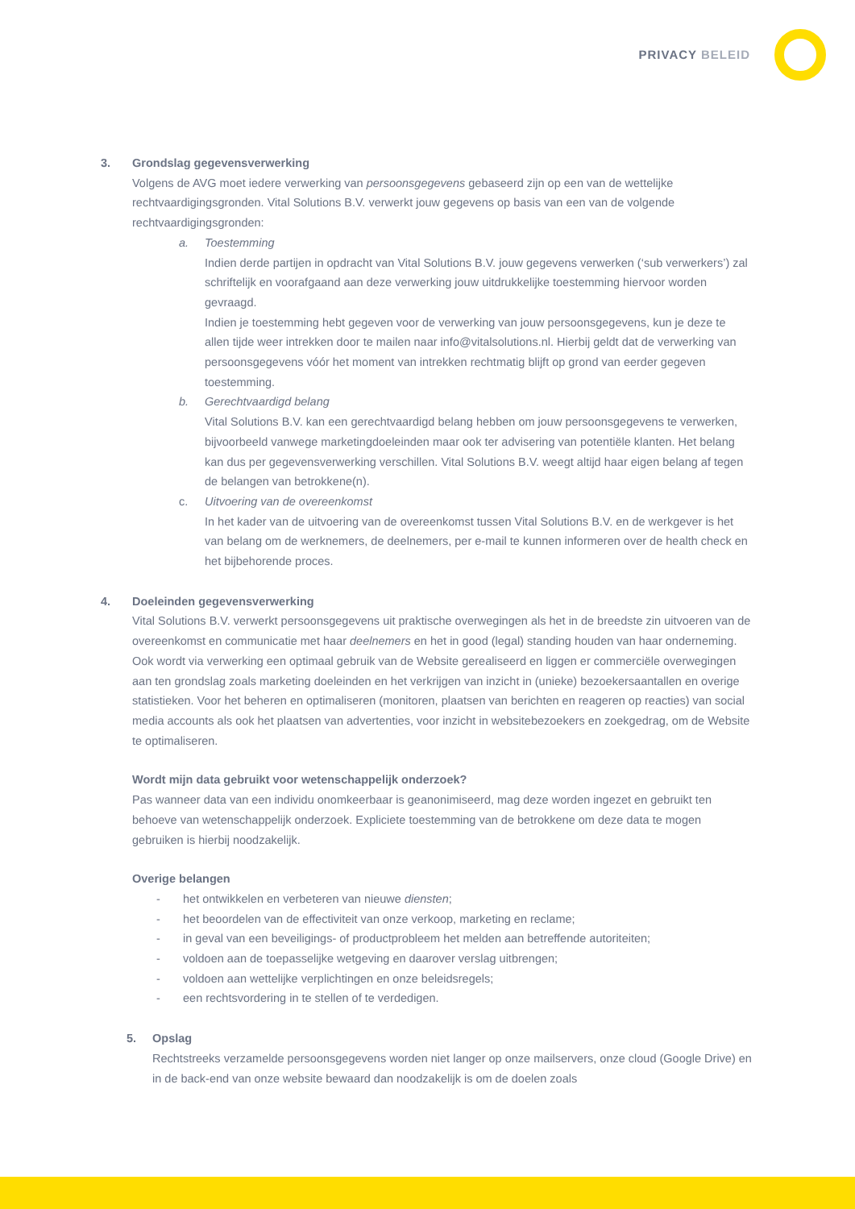PRIVACY BELEID
3. Grondslag gegevensverwerking
Volgens de AVG moet iedere verwerking van persoonsgegevens gebaseerd zijn op een van de wettelijke rechtvaardigingsgronden. Vital Solutions B.V. verwerkt jouw gegevens op basis van een van de volgende rechtvaardigingsgronden:
a. Toestemming
Indien derde partijen in opdracht van Vital Solutions B.V. jouw gegevens verwerken (‘sub verwerkers’) zal schriftelijk en voorafgaand aan deze verwerking jouw uitdrukkelijke toestemming hiervoor worden gevraagd.
Indien je toestemming hebt gegeven voor de verwerking van jouw persoonsgegevens, kun je deze te allen tijde weer intrekken door te mailen naar info@vitalsolutions.nl. Hierbij geldt dat de verwerking van persoonsgegevens vóór het moment van intrekken rechtmatig blijft op grond van eerder gegeven toestemming.
b. Gerechtvaardigd belang
Vital Solutions B.V. kan een gerechtvaardigd belang hebben om jouw persoonsgegevens te verwerken, bijvoorbeeld vanwege marketingdoeleinden maar ook ter advisering van potentiële klanten. Het belang kan dus per gegevensverwerking verschillen. Vital Solutions B.V. weegt altijd haar eigen belang af tegen de belangen van betrokkene(n).
c. Uitvoering van de overeenkomst
In het kader van de uitvoering van de overeenkomst tussen Vital Solutions B.V. en de werkgever is het van belang om de werknemers, de deelnemers, per e-mail te kunnen informeren over de health check en het bijbehorende proces.
4. Doeleinden gegevensverwerking
Vital Solutions B.V. verwerkt persoonsgegevens uit praktische overwegingen als het in de breedste zin uitvoeren van de overeenkomst en communicatie met haar deelnemers en het in good (legal) standing houden van haar onderneming. Ook wordt via verwerking een optimaal gebruik van de Website gerealiseerd en liggen er commerciële overwegingen aan ten grondslag zoals marketing doeleinden en het verkrijgen van inzicht in (unieke) bezoekersaantallen en overige statistieken. Voor het beheren en optimaliseren (monitoren, plaatsen van berichten en reageren op reacties) van social media accounts als ook het plaatsen van advertenties, voor inzicht in websitebezoekers en zoekgedrag, om de Website te optimaliseren.
Wordt mijn data gebruikt voor wetenschappelijk onderzoek?
Pas wanneer data van een individu onomkeerbaar is geanonimiseerd, mag deze worden ingezet en gebruikt ten behoeve van wetenschappelijk onderzoek. Expliciete toestemming van de betrokkene om deze data te mogen gebruiken is hierbij noodzakelijk.
Overige belangen
- het ontwikkelen en verbeteren van nieuwe diensten;
- het beoordelen van de effectiviteit van onze verkoop, marketing en reclame;
- in geval van een beveiligings- of productprobleem het melden aan betreffende autoriteiten;
- voldoen aan de toepasselijke wetgeving en daarover verslag uitbrengen;
- voldoen aan wettelijke verplichtingen en onze beleidsregels;
- een rechtsvordering in te stellen of te verdedigen.
5. Opslag
Rechtstreeks verzamelde persoonsgegevens worden niet langer op onze mailservers, onze cloud (Google Drive) en in de back-end van onze website bewaard dan noodzakelijk is om de doelen zoals